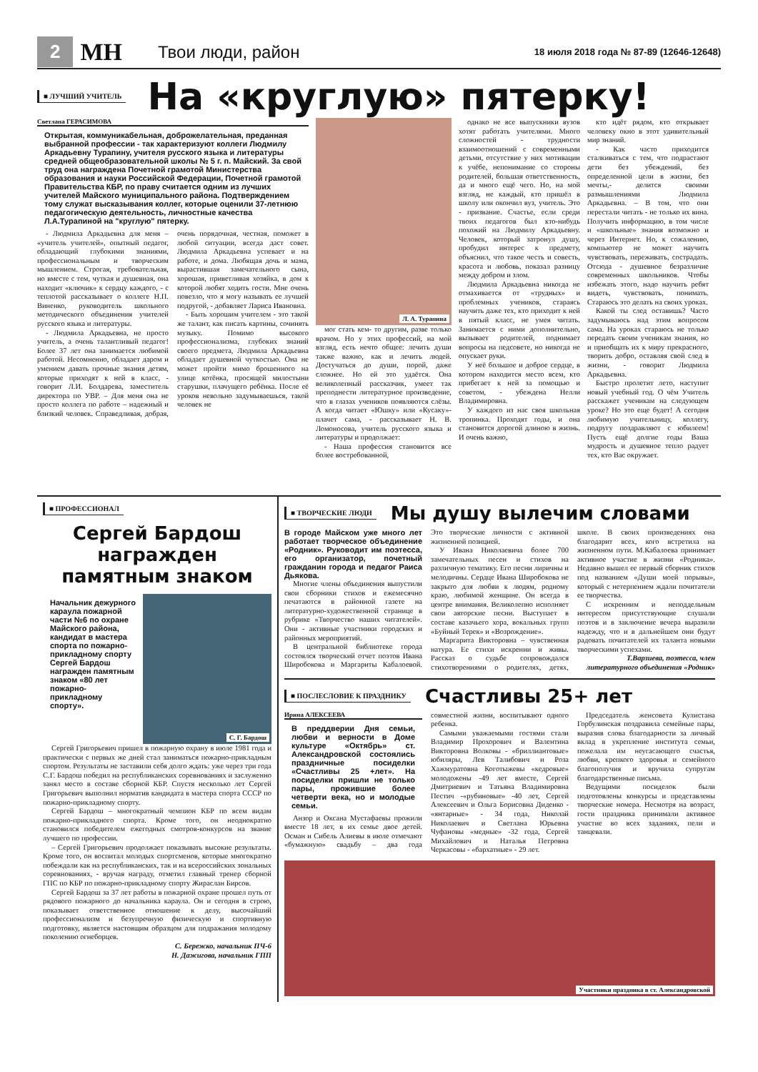2 МН Твои люди, район 18 июля 2018 года № 87-89 (12646-12648)
■ ЛУЧШИЙ УЧИТЕЛЬ
На «круглую» пятерку!
Светлана ГЕРАСИМОВА
Открытая, коммуникабельная, доброжелательная, преданная выбранной профессии - так характеризуют коллеги Людмилу Аркадьевну Турапину, учителя русского языка и литературы средней общеобразовательной школы № 5 г. п. Майский. За свой труд она награждена Почетной грамотой Министерства образования и науки Российской Федерации, Почетной грамотой Правительства КБР, по праву считается одним из лучших учителей Майского муниципального района. Подтверждением тому служат высказывания коллег, которые оценили 37-летнюю педагогическую деятельность, личностные качества Л.А.Турапиной на "круглую" пятерку.
- Людмила Аркадьевна для меня – «учитель учителей», опытный педагог, обладающий глубокими знаниями, профессиональным и творческим мышлением. Строгая, требовательная, но вместе с тем, чуткая и душевная, она находит «ключик» к сердцу каждого, - с теплотой рассказывает о коллеге Н.П. Виненко, руководитель школьного методического объединения учителей русского языка и литературы.
- Людмила Аркадьевна, не просто учитель, а очень талантливый педагог! Более 37 лет она занимается любимой работой. Несомненно, обладает даром и умением давать прочные знания детям, которые приходят к ней в класс, - говорит Л.И. Болдарева, заместитель директора по УВР. – Для меня она не просто коллега по работе – надежный и близкий человек. Справедливая, добрая, очень порядочная, честная, поможет в любой ситуации, всегда даст совет. Людмила Аркадьевна успевает и на работе, и дома. Любящая дочь и мама, вырастившая замечательного сына, хорошая, приветливая хозяйка, в дом к которой любят ходить гости. Мне очень повезло, что я могу называть ее лучшей подругой, - добавляет Лариса Ивановна.
- Быть хорошим учителем - это такой же талант, как писать картины, сочинять музыку. Помимо высокого профессионализма, глубоких знаний своего предмета, Людмила Аркадьевна обладает душевной чуткостью. Она не может пройти мимо брошенного на улице котёнка, просящей милостыни старушки, плачущего ребёнка. После её уроков невольно задумываешься, такой человек не
Л. А. Турапина
мог стать кем- то другим, разве только врачом. Но у этих профессий, на мой взгляд, есть нечто общее: лечить души также важно, как и лечить людей. Достучаться до души, порой, даже сложнее. Но ей это удаётся. Она великолепный рассказчик, умеет так преподнести литературное произведение, что в глазах учеников появляются слёзы. А когда читает «Юшку» или «Кусаку»- плачет сама, - рассказывает Н. В. Ломоносова, учитель русского языка и литературы и продолжает:
- Наша профессия становится все более востребованной,
однако не все выпускники вузов хотят работать учителями. Много сложностей - трудности взаимоотношений с современными детьми, отсутствие у них мотивации к учёбе, непонимание со стороны родителей, большая ответственность, да и много ещё чего. Но, на мой взгляд, не каждый, кто пришёл в школу или окончил вуз, учитель. Это - призвание. Счастье, если среди твоих педагогов был кто-нибудь похожий на Людмилу Аркадьевну. Человек, который затронул душу, пробудил интерес к предмету, объяснил, что такое честь и совесть, красота и любовь, показал разницу между добром и злом.
Людмила Аркадьевна никогда не отмахивается от «трудных» и проблемных учеников, стараясь научить даже тех, кто приходит к ней в пятый класс, не умея читать. Занимается с ними дополнительно, вызывает родителей, поднимает вопросы на педсовете, но никогда не опускает руки.
У неё большое и доброе сердце, в котором находится место всем, кто прибегает к ней за помощью и советом, - убеждена Нелли Владимировна.
У каждого из нас своя школьная тропинка. Проходят годы, и она становится дорогой длиною в жизнь. И очень важно,
кто идёт рядом, кто открывает человеку окно в этот удивительный мир знаний.
- Как часто приходится сталкиваться с тем, что подрастают дети без убеждений, без определенной цели в жизни, без мечты,- делится своими размышлениями Людмила Аркадьевна. – В том, что они перестали читать - не только их вина. Получить информацию, в том числе и «школьные» знания возможно и через Интернет. Но, к сожалению, компьютер не может научить чувствовать, переживать, сострадать. Отсюда - душевное безразличие современных школьников. Чтобы избежать этого, надо научить ребят видеть, чувствовать, понимать. Стараюсь это делать на своих уроках.
Какой ты след оставишь? Часто задумываюсь над этим вопросом сама. На уроках стараюсь не только передать своим ученикам знания, но и приобщать их к миру прекрасного, творить добро, оставляя свой след в жизни, - говорит Людмила Аркадьевна.
Быстро пролетит лето, наступит новый учебный год. О чём Учитель расскажет ученикам на следующем уроке? Но это еще будет! А сегодня любимую учительницу, коллегу, подругу поздравляют с юбилеем! Пусть ещё долгие годы Ваша мудрость и душевное тепло радует тех, кто Вас окружает.
■ ПРОФЕССИОНАЛ
Сергей Бардош награжден памятным знаком
Начальник дежурного караула пожарной части №6 по охране Майского района, кандидат в мастера спорта по пожарно-прикладному спорту Сергей Бардош награжден памятным знаком «80 лет пожарно-прикладному спорту».
С. Г. Бардош
Сергей Григорьевич пришел в пожарную охрану в июле 1981 года и практически с первых же дней стал заниматься пожарно-прикладным спортом. Результаты не заставили себя долго ждать: уже через три года С.Г. Бардош победил на республиканских соревнованиях и заслуженно занял место в составе сборной КБР. Спустя несколько лет Сергей Григорьевич выполнил норматив кандидата в мастера спорта СССР по пожарно-прикладному спорту.
Сергей Бардош – многократный чемпион КБР по всем видам пожарно-прикладного спорта. Кроме того, он неоднократно становился победителем ежегодных смотров-конкурсов на звание лучшего по профессии.
– Сергей Григорьевич продолжает показывать высокие результаты. Кроме того, он воспитал молодых спортсменов, которые многократно побеждали как на республиканских, так и на всероссийских зональных соревнованиях, - вручая награду, отметил главный тренер сборной ГПС по КБР по пожарно-прикладному спорту Жираслан Бирсов.
Сергей Бардош за 37 лет работы в пожарной охране прошел путь от рядового пожарного до начальника караула. Он и сегодня в строю, показывает ответственное отношение к делу, высочайший профессионализм и безупречную физическую и спортивную подготовку, является настоящим образцом для подражания молодому поколению огнеборцев.
С. Бережко, начальник ПЧ-6
Н. Дажигова, начальник ГПП
■ ТВОРЧЕСКИЕ ЛЮДИ
Мы душу вылечим словами
В городе Майском уже много лет работает творческое объединение «Родник». Руководит им поэтесса, его организатор, почетный гражданин города и педагог Раиса Дьякова.
Многие члены объединения выпустили свои сборники стихов и ежемесячно печатаются в районной газете на литературно-художественной странице в рубрике «Творчество наших читателей». Они - активные участники городских и районных мероприятий.
В центральной библиотеке города состоялся творческий отчет поэтов Ивана Широбокова и Маргариты Кабалоевой. Это творческие личности с активной жизненной позицией.
У Ивана Николаевича более 700 замечательных песен и стихов на различную тематику. Его песни лиричны и мелодичны. Сердце Ивана Широбокова не закрыто для любви к людям, родному краю, любимой женщине. Он всегда в центре внимания. Великолепно исполняет свои авторские песни. Выступает в составе казачьего хора, вокальных групп «Буйный Терек» и «Возрождение».
Маргарита Викторовна – чувственная натура. Ее стихи искренни и живы. Рассказ о судьбе сопровождался стихотворениями о родителях, детях, школе. В своих произведениях она благодарит всех, кого встретила на жизненном пути. М.Кабалоева принимает активное участие в жизни «Родника». Недавно вышел ее первый сборник стихов под названием «Души моей порывы», который с нетерпением ждали почитатели ее творчества.
С искренним и неподдельным интересом присутствующие слушали поэтов и в заключение вечера выразили надежду, что и в дальнейшем они будут радовать почитателей их таланта новыми творческими успехами.
Т.Варзиева, поэтесса, член литературного объединения «Родник»
■ ПОСЛЕСЛОВИЕ К ПРАЗДНИКУ
Счастливы 25+ лет
Ирина АЛЕКСЕЕВА
В преддверии Дня семьи, любви и верности в Доме культуре «Октябрь» ст. Александровской состоялись праздничные посиделки «Счастливы 25 +лет». На посиделки пришли не только пары, прожившие более четверти века, но и молодые семьи.
Анзор и Оксана Мустафаевы прожили вместе 18 лет, в их семье двое детей. Осман и Сибель Алиевы в июле отмечают «бумажную» свадьбу – два года совместной жизни, воспитывают одного ребенка.
Самыми уважаемыми гостями стали Владимир Прохорович и Валентина Викторовна Волковы - «бриллиантовые» юбиляры, Лев Талибович и Роза Хажмуратовна Коготыжевы «кедровые» молодожены -49 лет вместе, Сергей Дмитриевич и Татьяна Владимировна Пестич -«рубиновые» -40 лет, Сергей Алексеевич и Ольга Борисовна Диденко - «янтарные» - 34 года, Николай Николаевич и Светлана Юрьевна Чуфановы «медные» -32 года, Сергей Михайлович и Наталья Петровна Черкасовы - «бархатные» - 29 лет.
Председатель женсовета Кулистана Горбулинская поздравила семейные пары, выразив слова благодарности за личный вклад в укрепление института семьи, пожелала им неугасающего счастья, любви, крепкого здоровья и семейного благополучия и вручила супругам благодарственные письма.
Ведущими посиделок были подготовлены конкурсы и представлены творческие номера. Несмотря на возраст, гости праздника принимали активное участие во всех заданиях, пели и танцевали.
Участники праздника в ст. Александровской